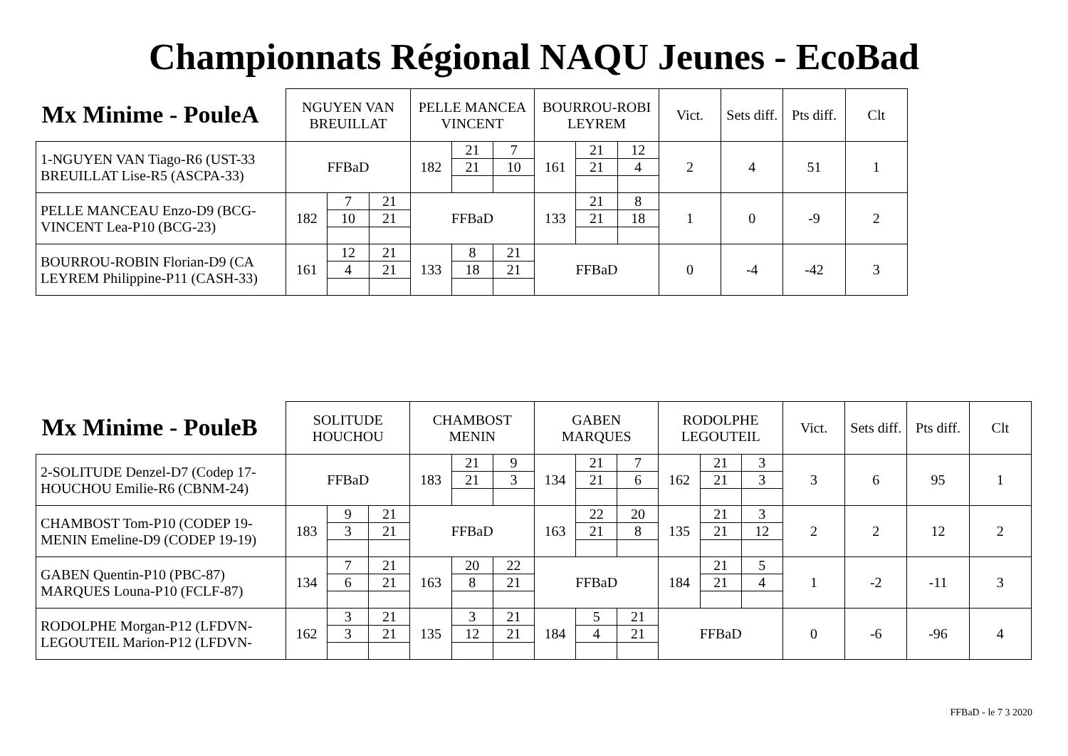Championnats Régional NAQU Jeunes - EcoBad
| Mx Minime - PouleA | NGUYEN VAN BREUILLAT | | | PELLE MANCEA VINCENT | | | BOURROU-ROBI LEYREM | | | Vict. | Sets diff. | Pts diff. | Clt |
| --- | --- | --- | --- | --- | --- | --- | --- | --- | --- | --- | --- | --- | --- |
| 1-NGUYEN VAN Tiago-R6 (UST-33 BREUILLAT Lise-R5 (ASCPA-33) | FFBaD | | | 182 | 21 | 7 | 161 | 21 | 12 | 2 | 4 | 51 | 1 |
| | | | | | 21 | 10 | | 21 | 4 | | | | |
| PELLE MANCEAU Enzo-D9 (BCG- VINCENT Lea-P10 (BCG-23) | 182 | 7 | 21 | FFBaD | | | 133 | 21 | 8 | 1 | 0 | -9 | 2 |
| | | 10 | 21 | | | | | 21 | 18 | | | | |
| BOURROU-ROBIN Florian-D9 (CA LEYREM Philippine-P11 (CASH-33) | 161 | 12 | 21 | 133 | 8 | 21 | FFBaD | | | 0 | -4 | -42 | 3 |
| | | 4 | 21 | | 18 | 21 | | | | | | | |
| Mx Minime - PouleB | SOLITUDE HOUCHOU | | | CHAMBOST MENIN | | | GABEN MARQUES | | | RODOLPHE LEGOUTEIL | | | Vict. | Sets diff. | Pts diff. | Clt |
| --- | --- | --- | --- | --- | --- | --- | --- | --- | --- | --- | --- | --- | --- | --- | --- | --- |
| 2-SOLITUDE Denzel-D7 (Codep 17- HOUCHOU Emilie-R6 (CBNM-24) | FFBaD | | | 183 | 21 | 9 | 134 | 21 | 7 | 162 | 21 | 3 | 3 | 6 | 95 | 1 |
| | | | | | 21 | 3 | | 21 | 6 | | 21 | 3 | | | | |
| CHAMBOST Tom-P10 (CODEP 19- MENIN Emeline-D9 (CODEP 19-19) | 183 | 9 | 21 | FFBaD | | | 163 | 22 | 20 | 135 | 21 | 3 | 2 | 2 | 12 | 2 |
| | | 3 | 21 | | | | | 21 | 8 | | 21 | 12 | | | | |
| GABEN Quentin-P10 (PBC-87) MARQUES Louna-P10 (FCLF-87) | 134 | 7 | 21 | 163 | 20 | 22 | FFBaD | | | 184 | 21 | 5 | 1 | -2 | -11 | 3 |
| | | 6 | 21 | | 8 | 21 | | | | | 21 | 4 | | | | |
| RODOLPHE Morgan-P12 (LFDVN- LEGOUTEIL Marion-P12 (LFDVN- | 162 | 3 | 21 | 135 | 3 | 21 | 184 | 5 | 21 | FFBaD | | | 0 | -6 | -96 | 4 |
| | | 3 | 21 | | 12 | 21 | | 4 | 21 | | | | | | | |
FFBaD - le 7 3 2020